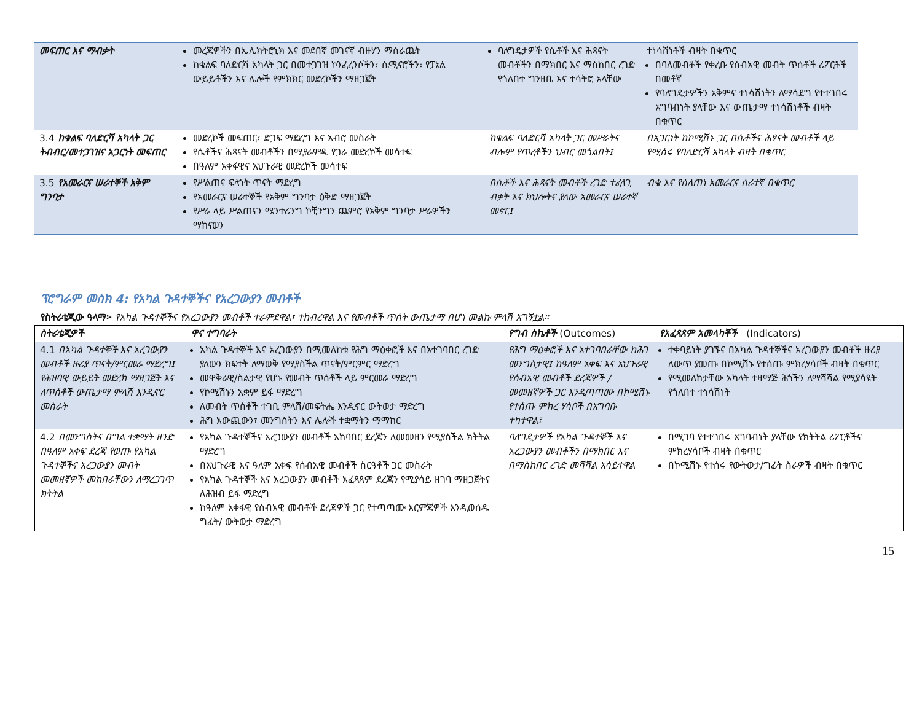| መፍጠር እና ማብቃት | መረጃዎችን በኤሌክትሮኒክ እና መደበኛ መገናኛ ብዙሃን ማሰራጨት ከቁልፍ ባለድርሻ አካላት ጋር በመተጋገዝ ኮንፈረንሶችን፣ ሴሚናሮችን፣ የፓኔል ውይይቶችን እና ሌሎች የምክክር መድረኮችን ማዘጋጀት | ባለግዴታዎች የሴቶች እና ሕጻናት መብቶችን በማክበር እና ማስከበር ረገድ የጎለበተ ግንዘቤ እና ተሳትፎ አላቸው | ተነሳሽነቶች ብዛት በቁጥር በባለመብቶች የቀረቡ የሰብአዊ መብት ጥሰቶች ሪፖርቶች በመቶኛ የባለግዴታዎችን አቅምና ተነሳሽነትን ለማሳደግ የተተገበሩ አግባብነት ያላቸው እና ውጤታማ ተነሳሽነቶች ብዛት በቁጥር |
| 3.4 ከቁልፍ ባለድርሻ አካላት ጋር ትብብር/መተጋገዝና አጋርነት መፍጠር | መድረኮች መፍጠር፣ ድጋፍ ማድረግ እና አብሮ መስራት የሴቶችና ሕጻናት መብቶችን በሚያራምዱ የጋራ መድረኮች መሳተፍ በዓለም አቀፋዊና አህጉራዊ መድረኮች መሳተፍ | ከቁልፍ ባለድርሻ አካላት ጋር መሥራትና ብሎም የጥረቶችን ህብር መጎልበት፤ | በአጋርነት ከኮሚሽኑ ጋር በሴቶችና ሕፃናት መብቶች ላይ የሚሰሩ የባለድርሻ አካላት ብዛት በቁጥር |
| 3.5 የአመራርና ሠራተኞች አቅም ግንባታ | የሥልጠና ፍላጎት ጥናት ማድረግ የአመራርና ሠራተኞች የአቅም ግንባታ ዕቅድ ማዘጋጀት የሥራ ላይ ሥልጠናን ሜንተሪንግ ኮቺንግን ጨምሮ የአቅም ግንባታ ሥራዎችን ማከናወን | በሴቶች እና ሕጻናት መብቶች ረገድ ተፈላጊ ብቃት እና ክህሎትና ያለው አመራርና ሠራተኛ መኖር፤ | ብቁ እና የሰለጠነ አመራርና ሰራተኛ በቁጥር |
ፕሮግራም መስክ 4: የአካል ጉዳተኞችና የአረጋውያን መብቶች
የስትራቴጂው ዓላማ፦ የአካል ጉዳተኞችና የአረጋውያን መብቶች ተራምደዋል፣ ተከብረዋል እና የመብቶች ጥሰት ውጤታማ በሆነ መልኩ ምላሽ አግኝቷል።
| ስትራቴጂዎች | ዋና ተግባራት | የግብ ስኬቶች (Outcomes) | የአፈጻጸም አመላካቾች (Indicators) |
| --- | --- | --- | --- |
| 4.1 በአካል ጉዳተኞች እና አረጋውያን መብቶች ዙሪያ ጥናት/ምርመራ ማድረግ፤ የሕዝባዊ ውይይት መድረክ ማዘጋጀት እና ለጥሰቶች ውጤታማ ምላሽ እንዲኖር መስራት | አካል ጉዳተኞች እና አረጋውያን በሚመለከቱ የሕግ ማዕቀፎች እና በአተገባበር ረገድ ያለውን ክፍተት ለማወቅ የሚያስችል ጥናት/ምርምር ማድረግ መዋቅራዊ/ስልታዊ የሆኑ የመብት ጥሰቶች ላይ ምርመራ ማድረግ የኮሚሽኑን አቋም ይፋ ማድረግ ለመብት ጥሰቶች ተገቢ ምላሽ/መፍትሔ እንዲኖር ውትወታ ማድረግ ሕግ አውጪውን፣ መንግስትን እና ሌሎች ተቋማትን ማማከር | የሕግ ማዕቀፎች እና አተገባበራቸው ከሕገ መንግስታዊ፤ ከዓለም አቀፍ እና አህጉራዊ የሰብአዊ መብቶች ደረጃዎች /መመዘኛዎች ጋር እንዲጣጣሙ በኮሚሽኑ የተሰጡ ምክረ ሃሳቦች በአግባቡ ተካተዋል፤ | ተቀባይነት ያገኙና በአካል ጉዳተኞችና አረጋውያን መብቶች ዙሪያ ለውጥ ያመጡ በኮሚሽኑ የተሰጡ ምክረሃሳቦች ብዛት በቁጥር የሚመለከታቸው አካላት ተዛማጅ ሕጎችን ለማሻሻል የሚያሳዩት የጎለበተ ተነሳሽነት |
| 4.2 በመንግስትና በግል ተቋማት ዘንድ በዓለም አቀፍ ደረጃ የወጡ የአካል ጉዳተኞችና አረጋውያን መብት መመዘኛዎች መከበራቸውን ለማረጋገጥ ክትትል | የአካል ጉዳተኞችና አረጋውያን መብቶች አከባበር ደረጃን ለመመዘን የሚያስችል ክትትል ማድረግ በአህጉራዊ እና ዓለም አቀፍ የሰብአዊ መብቶች ስርዓቶች ጋር መስራት የአካል ጉዳተኞች እና አረጋውያን መብቶች አፈጻጸም ደረጃን የሚያሳይ ዘገባ ማዘጋጀትና ለሕዝብ ይፋ ማድረግ ከዓለም አቀፋዊ የሰብአዊ መብቶች ደረጃዎች ጋር የተጣጣሙ እርምጃዎች እንዲወሰዱ ግፊት/ ውትወታ ማድረግ | ባለግዴታዎች የአካል ጉዳተኞች እና አረጋውያን መብቶችን በማክበር እና በማስከበር ረገድ መሻሻል አሳይተዋል | በሚገባ የተተገበሩ አግባብነት ያላቸው የክትትል ሪፖርቶችና ምክረሃሳቦች ብዛት በቁጥር በኮሚሽኑ የተሰሩ የውትወታ/ግፊት ስራዎች ብዛት በቁጥር |
15